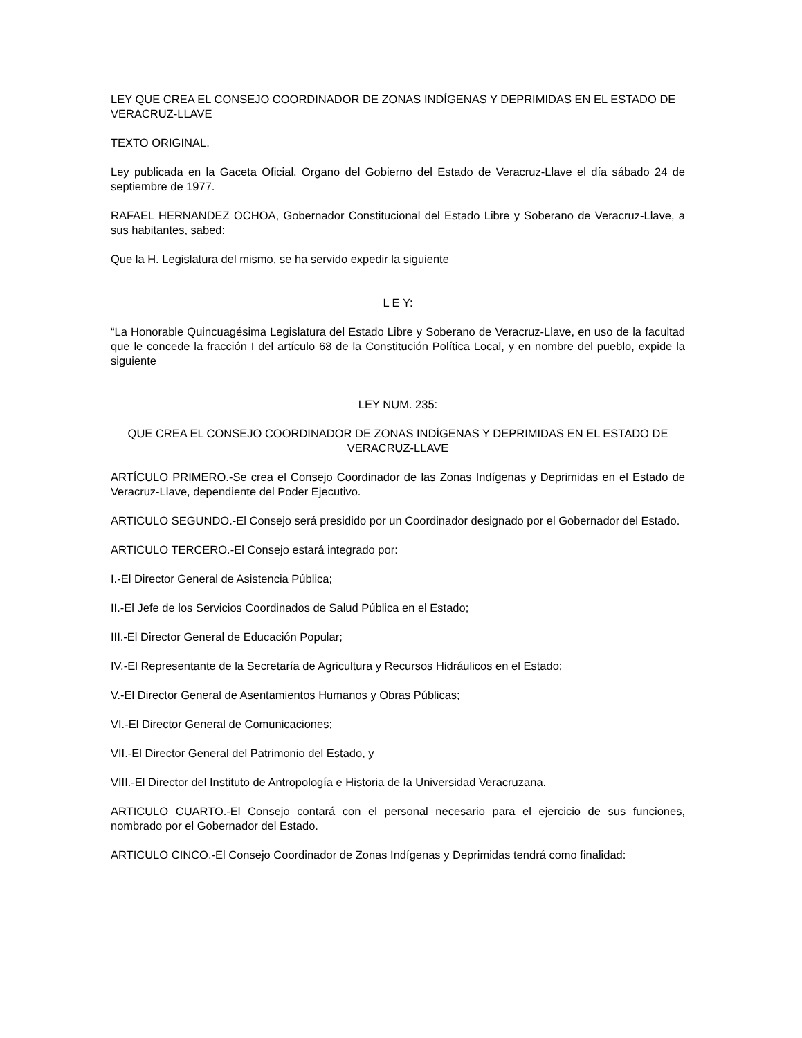LEY QUE CREA EL CONSEJO COORDINADOR DE ZONAS INDÍGENAS Y DEPRIMIDAS EN EL ESTADO DE VERACRUZ-LLAVE
TEXTO ORIGINAL.
Ley publicada en la Gaceta Oficial. Organo del Gobierno del Estado de Veracruz-Llave el día sábado 24 de septiembre de 1977.
RAFAEL HERNANDEZ OCHOA, Gobernador Constitucional del Estado Libre y Soberano de Veracruz-Llave, a sus habitantes, sabed:
Que la H. Legislatura del mismo, se ha servido expedir la siguiente
L E Y:
“La Honorable Quincuagésima Legislatura del Estado Libre y Soberano de Veracruz-Llave, en uso de la facultad que le concede la fracción I del artículo 68 de la Constitución Política Local, y en nombre del pueblo, expide la siguiente
LEY NUM. 235:
QUE CREA EL CONSEJO COORDINADOR DE ZONAS INDÍGENAS Y DEPRIMIDAS EN EL ESTADO DE VERACRUZ-LLAVE
ARTÍCULO PRIMERO.-Se crea el Consejo Coordinador de las Zonas Indígenas y Deprimidas en el Estado de Veracruz-Llave, dependiente del Poder Ejecutivo.
ARTICULO SEGUNDO.-El Consejo será presidido por un Coordinador designado por el Gobernador del Estado.
ARTICULO TERCERO.-El Consejo estará integrado por:
I.-El Director General de Asistencia Pública;
II.-El Jefe de los Servicios Coordinados de Salud Pública en el Estado;
III.-El Director General de Educación Popular;
IV.-El Representante de la Secretaría de Agricultura y Recursos Hidráulicos en el Estado;
V.-El Director General de Asentamientos Humanos y Obras Públicas;
VI.-El Director General de Comunicaciones;
VII.-El Director General del Patrimonio del Estado, y
VIII.-El Director del Instituto de Antropología e Historia de la Universidad Veracruzana.
ARTICULO CUARTO.-El Consejo contará con el personal necesario para el ejercicio de sus funciones, nombrado por el Gobernador del Estado.
ARTICULO CINCO.-El Consejo Coordinador de Zonas Indígenas y Deprimidas tendrá como finalidad: